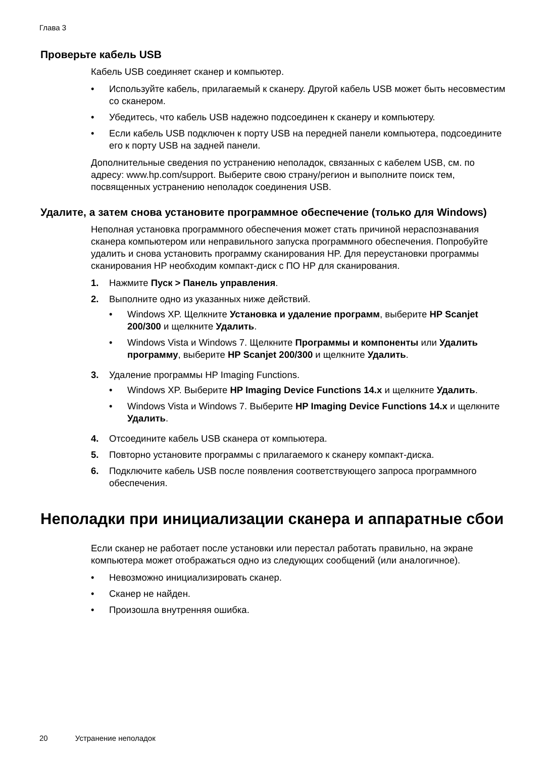Глава 3
Проверьте кабель USB
Кабель USB соединяет сканер и компьютер.
• Используйте кабель, прилагаемый к сканеру. Другой кабель USB может быть несовместим со сканером.
• Убедитесь, что кабель USB надежно подсоединен к сканеру и компьютеру.
• Если кабель USB подключен к порту USB на передней панели компьютера, подсоедините его к порту USB на задней панели.
Дополнительные сведения по устранению неполадок, связанных с кабелем USB, см. по адресу: www.hp.com/support. Выберите свою страну/регион и выполните поиск тем, посвященных устранению неполадок соединения USB.
Удалите, а затем снова установите программное обеспечение (только для Windows)
Неполная установка программного обеспечения может стать причиной нераспознавания сканера компьютером или неправильного запуска программного обеспечения. Попробуйте удалить и снова установить программу сканирования HP. Для переустановки программы сканирования HP необходим компакт-диск с ПО HP для сканирования.
1. Нажмите Пуск > Панель управления.
2. Выполните одно из указанных ниже действий.
• Windows XP. Щелкните Установка и удаление программ, выберите HP Scanjet 200/300 и щелкните Удалить.
• Windows Vista и Windows 7. Щелкните Программы и компоненты или Удалить программу, выберите HP Scanjet 200/300 и щелкните Удалить.
3. Удаление программы HP Imaging Functions.
• Windows XP. Выберите HP Imaging Device Functions 14.x и щелкните Удалить.
• Windows Vista и Windows 7. Выберите HP Imaging Device Functions 14.x и щелкните Удалить.
4. Отсоедините кабель USB сканера от компьютера.
5. Повторно установите программы с прилагаемого к сканеру компакт-диска.
6. Подключите кабель USB после появления соответствующего запроса программного обеспечения.
Неполадки при инициализации сканера и аппаратные сбои
Если сканер не работает после установки или перестал работать правильно, на экране компьютера может отображаться одно из следующих сообщений (или аналогичное).
• Невозможно инициализировать сканер.
• Сканер не найден.
• Произошла внутренняя ошибка.
20 Устранение неполадок